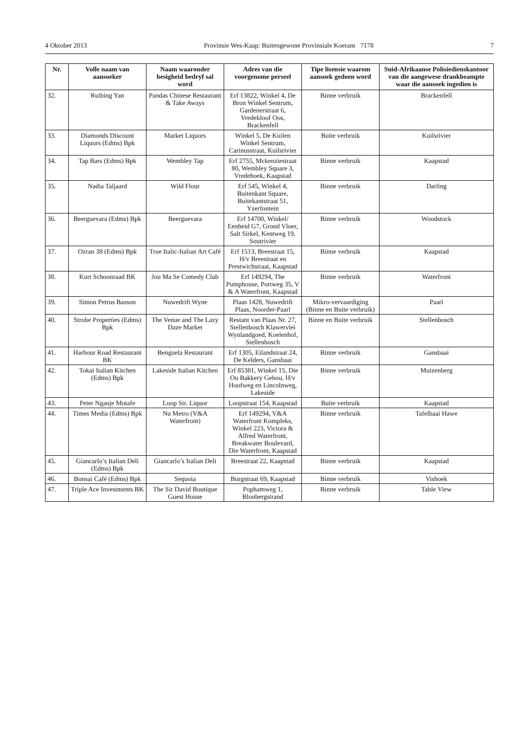4 Oktober 2013 Provinsie Wes-Kaap: Buitengewone Provinsiale Koerant 7178 7
| Nr. | Volle naam van aansoeker | Naam waaronder besigheid bedryf sal word | Adres van die voorgenome perseel | Tipe lisensie waarom aansoek gedoen word | Suid-Afrikaanse Polisiedienskantoor van die aangewese drankbeampte waar die aansoek ingedien is |
| --- | --- | --- | --- | --- | --- |
| 32. | Ruibing Yan | Pandas Chinese Restaurant & Take Aways | Erf 13822, Winkel 4, De Bron Winkel Sentrum, Gardenerstraat 6, Vredekloof Oos, Brackenfell | Binne verbruik | Brackenfell |
| 33. | Diamonds Discount Liquors (Edms) Bpk | Market Liquors | Winkel 5, De Kuilen Winkel Sentrum, Carinusstraat, Kuilsrivier | Buite verbruik | Kuilsrivier |
| 34. | Tap Bars (Edms) Bpk | Wembley Tap | Erf 2755, Mckenziestraat 80, Wembley Square 3, Vredehoek, Kaapstad | Binne verbruik | Kaapstad |
| 35. | Nadia Taljaard | Wild Flour | Erf 545, Winkel 4, Buitenkant Square, Buitekantstraat 51, Yzerfontein | Binne verbruik | Darling |
| 36. | Beerguevara (Edms) Bpk | Beerguevara | Erf 14700, Winkel/ Eenheid G7, Grond Vloer, Salt Sirkel, Kentweg 19, Soutrivier | Binne verbruik | Woodstock |
| 37. | Ozran 38 (Edms) Bpk | True Italic-Italian Art Café | Erf 1513, Breestraat 15, H/v Breestraat en Prestwichstraat, Kaapstad | Binne verbruik | Kaapstad |
| 38. | Kurt Schoonraad BK | Jou Ma Se Comedy Club | Erf 149294, The Pumphouse, Portweg 35, V & A Waterfront, Kaapstad | Binne verbruik | Waterfront |
| 39. | Simon Petrus Basson | Nuwedrift Wyne | Plaas 1428, Nuwedrift Plaas, Noorder-Paarl | Mikro-vervaardiging (Binne en Buite verbruik) | Paarl |
| 40. | Strobe Properties (Edms) Bpk | The Venue and The Lazy Daze Market | Restant van Plaas Nr. 27, Stellenbosch Klawervlei Wynlandgoed, Koelenhof, Stellenbosch | Binne en Buite verbruik | Stellenbosch |
| 41. | Harbour Road Restaurant BK | Benguela Restaurant | Erf 1305, Eilandstraat 24, De Kelders, Gansbaai | Binne verbruik | Gansbaai |
| 42. | Tokai Italian Kitchen (Edms) Bpk | Lakeside Italian Kitchen | Erf 85381, Winkel 15, Die Ou Bakkery Gebou, H/v Hoofweg en Lincolnweg, Lakeside | Binne verbruik | Muizenberg |
| 43. | Peter Nganje Motafe | Loop Str. Liquor | Loopstraat 154, Kaapstad | Buite verbruik | Kaapstad |
| 44. | Times Media (Edms) Bpk | Nu Metro (V&A Waterfront) | Erf 149294, V&A Waterfront Kompleks, Winkel 223, Victora & Alfred Waterfront, Breakwater Boulevard, Die Waterfront, Kaapstad | Binne verbruik | Tafelbaai Hawe |
| 45. | Giancarlo’s Italian Deli (Edms) Bpk | Giancarlo’s Italian Deli | Breestraat 22, Kaapstad | Binne verbruik | Kaapstad |
| 46. | Bonsai Café (Edms) Bpk | Sequoia | Burgstraat 69, Kaapstad | Binne verbruik | Vishoek |
| 47. | Triple Ace Investments BK | The Sir David Boutique Guest House | Pophamweg 1, Bloubergstrand | Binne verbruik | Table View |